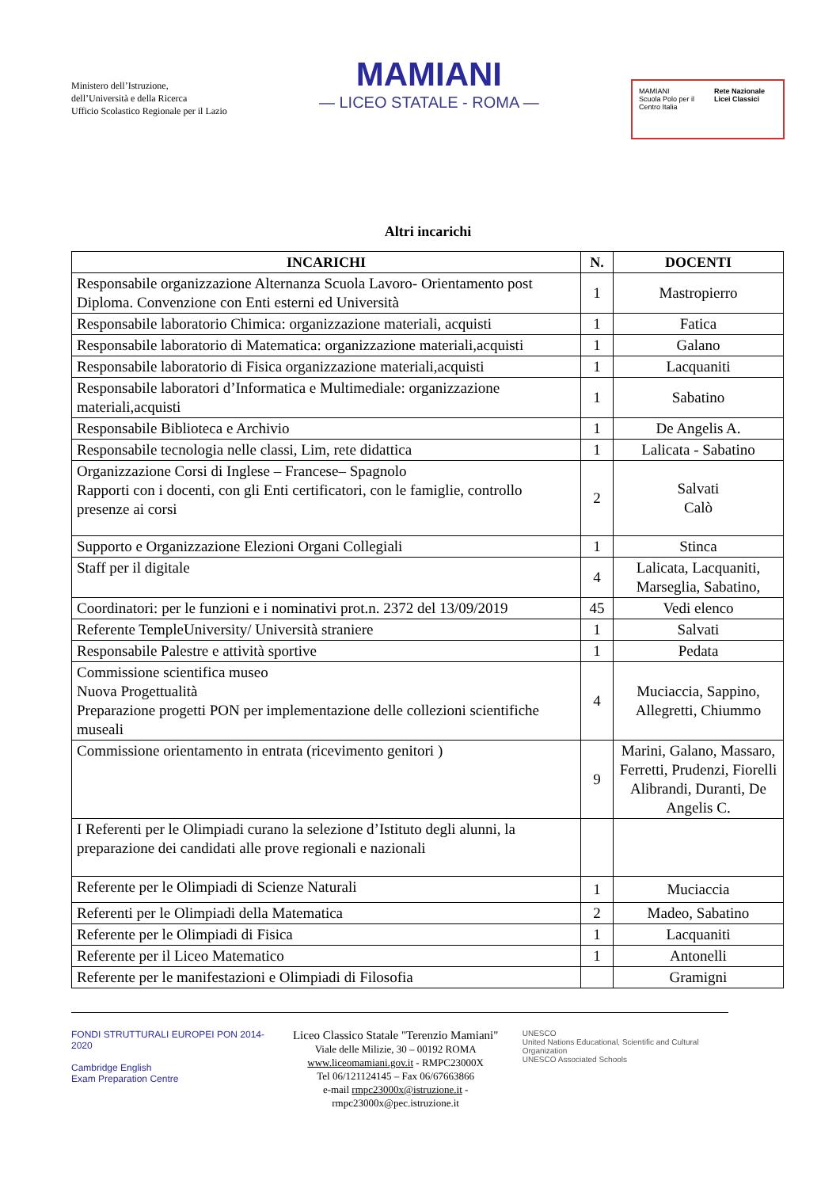Ministero dell’Istruzione,
dell’Università e della Ricerca
Ufficio Scolastico Regionale per il Lazio
MAMIANI
— LICEO STATALE - ROMA —
MAMIANI
Scuola Polo per il Centro Italia
Rete Nazionale Licei Classici
Altri incarichi
| INCARICHI | N. | DOCENTI |
| --- | --- | --- |
| Responsabile organizzazione Alternanza Scuola Lavoro- Orientamento post Diploma. Convenzione con Enti esterni ed Università | 1 | Mastropierro |
| Responsabile laboratorio Chimica: organizzazione materiali, acquisti | 1 | Fatica |
| Responsabile laboratorio di Matematica: organizzazione materiali,acquisti | 1 | Galano |
| Responsabile laboratorio di Fisica organizzazione materiali,acquisti | 1 | Lacquaniti |
| Responsabile laboratori d’Informatica e Multimediale: organizzazione materiali,acquisti | 1 | Sabatino |
| Responsabile Biblioteca e Archivio | 1 | De Angelis A. |
| Responsabile tecnologia nelle classi, Lim, rete didattica | 1 | Lalicata - Sabatino |
| Organizzazione Corsi di Inglese – Francese– Spagnolo Rapporti con i docenti, con gli Enti certificatori, con le famiglie, controllo presenze ai corsi | 2 | Salvati Calò |
| Supporto e Organizzazione Elezioni Organi Collegiali | 1 | Stinca |
| Staff per il digitale | 4 | Lalicata, Lacquaniti, Marseglia, Sabatino, |
| Coordinatori: per le funzioni e i nominativi prot.n. 2372 del 13/09/2019 | 45 | Vedi elenco |
| Referente TempleUniversity/ Università straniere | 1 | Salvati |
| Responsabile Palestre e attività sportive | 1 | Pedata |
| Commissione scientifica museo Nuova Progettualità Preparazione progetti PON per implementazione delle collezioni scientifiche museali | 4 | Muciaccia, Sappino, Allegretti, Chiummo |
| Commissione orientamento in entrata (ricevimento genitori ) | 9 | Marini, Galano, Massaro, Ferretti, Prudenzi, Fiorelli Alibrandi, Duranti, De Angelis C. |
| I Referenti per le Olimpiadi curano la selezione d’Istituto degli alunni, la preparazione dei candidati alle prove regionali e nazionali | | |
| Referente per le Olimpiadi di Scienze Naturali | 1 | Muciaccia |
| Referenti per le Olimpiadi della Matematica | 2 | Madeo, Sabatino |
| Referente per le Olimpiadi di Fisica | 1 | Lacquaniti |
| Referente per il Liceo Matematico | 1 | Antonelli |
| Referente per le manifestazioni e Olimpiadi di Filosofia | | Gramigni |
FONDI STRUTTURALI EUROPEI PON 2014-2020
Cambridge English
Exam Preparation Centre
Liceo Classico Statale "Terenzio Mamiani"
Viale delle Milizie, 30 – 00192 ROMA
www.liceomamiani.gov.it - RMPC23000X
Tel 06/121124145 – Fax 06/67663866
e-mail rmpc23000x@istruzione.it - rmpc23000x@pec.istruzione.it
UNESCO
United Nations Educational, Scientific and Cultural Organization
UNESCO Associated Schools